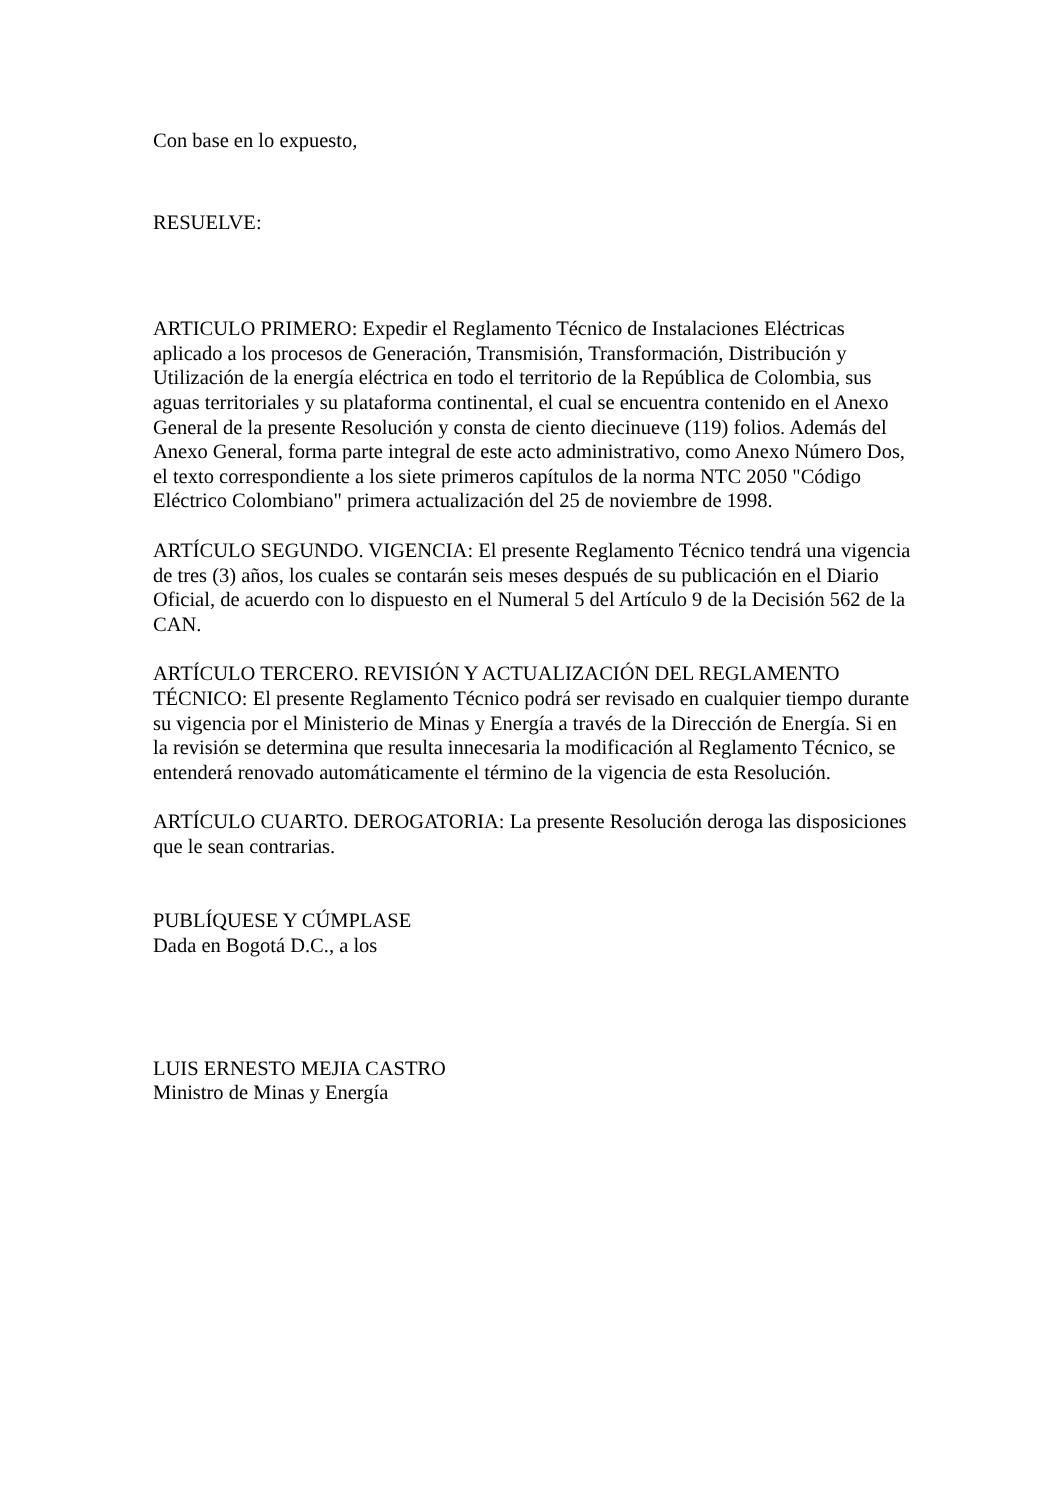Con base en lo expuesto,
RESUELVE:
ARTICULO PRIMERO: Expedir el Reglamento Técnico de Instalaciones Eléctricas aplicado a los procesos de Generación, Transmisión, Transformación, Distribución y Utilización de la energía eléctrica en todo el territorio de la República de Colombia, sus aguas territoriales y su plataforma continental, el cual se encuentra contenido en el Anexo General de la presente Resolución y consta de ciento diecinueve (119) folios. Además del Anexo General, forma parte integral de este acto administrativo, como Anexo Número Dos, el texto correspondiente a los siete primeros capítulos de la norma NTC 2050 "Código Eléctrico Colombiano" primera actualización del 25 de noviembre de 1998.
ARTÍCULO SEGUNDO. VIGENCIA: El presente Reglamento Técnico tendrá una vigencia de tres (3) años, los cuales se contarán seis meses después de su publicación en el Diario Oficial, de acuerdo con lo dispuesto en el Numeral 5 del Artículo 9 de la Decisión 562 de la CAN.
ARTÍCULO TERCERO. REVISIÓN Y ACTUALIZACIÓN DEL REGLAMENTO TÉCNICO: El presente Reglamento Técnico podrá ser revisado en cualquier tiempo durante su vigencia por el Ministerio de Minas y Energía a través de la Dirección de Energía. Si en la revisión se determina que resulta innecesaria la modificación al Reglamento Técnico, se entenderá renovado automáticamente el término de la vigencia de esta Resolución.
ARTÍCULO CUARTO. DEROGATORIA: La presente Resolución deroga las disposiciones que le sean contrarias.
PUBLÍQUESE Y CÚMPLASE
Dada en Bogotá D.C., a los
LUIS ERNESTO MEJIA CASTRO
Ministro de Minas y Energía